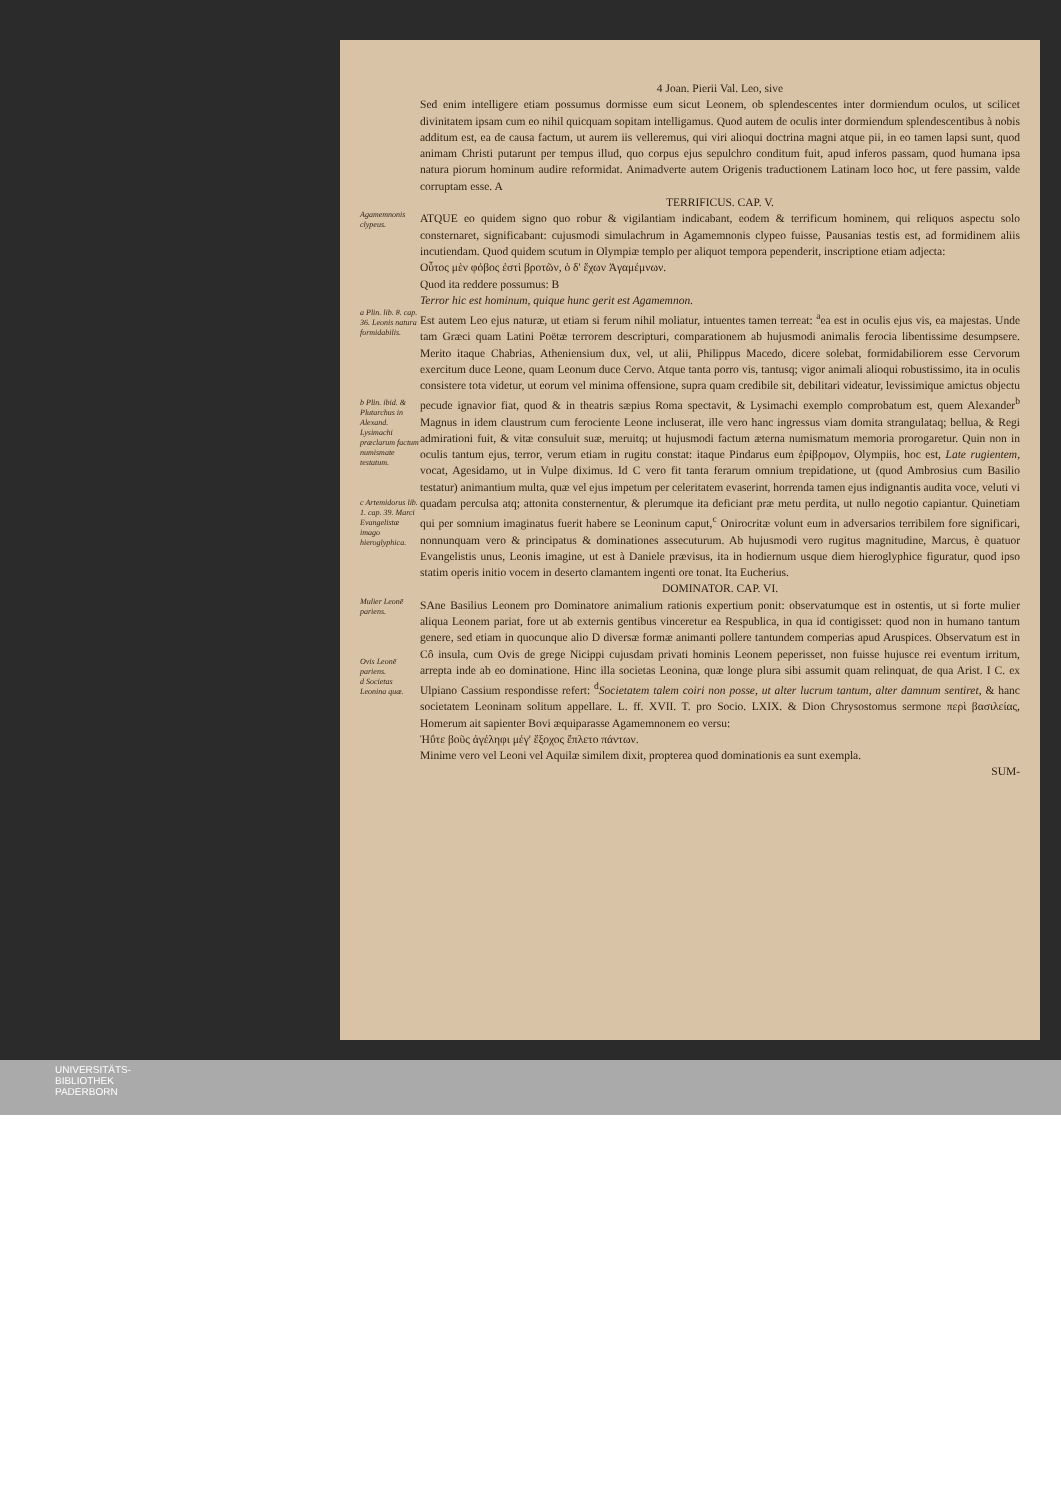4 Joan. Pierii Val. Leo, sive
Sed enim intelligere etiam possumus dormisse eum sicut Leonem, ob splendescentes inter dormiendum oculos, ut scilicet divinitatem ipsam cum eo nihil quicquam sopitam intelligamus. Quod autem de oculis inter dormiendum splendescentibus à nobis additum est, ea de causa factum, ut aurem iis velleremus, qui viri alioqui doctrina magni atque pii, in eo tamen lapsi sunt, quod animam Christi putarunt per tempus illud, quo corpus ejus sepulchro conditum fuit, apud inferos passam, quod humana ipsa natura piorum hominum audire reformidat. Animadverte autem Origenis traductionem Latinam loco hoc, ut fere passim, valde corruptam esse. A
TERRIFICUS. CAP. V.
Agamemnonis clypeus.
ATQUE eo quidem signo quo robur & vigilantiam indicabant, eodem & terrificum hominem, qui reliquos aspectu solo consternaret, significabant: cujusmodi simulachrum in Agamemnonis clypeo fuisse, Pausanias testis est, ad formidinem aliis incutiendam. Quod quidem scutum in Olympiæ templo per aliquot tempora pependerit, inscriptione etiam adjecta:
Οὗτος μὲν φόβος ἐστὶ βροτῶν, ὁ δ' ἔχων Ἀγαμέμνων.
Quod ita reddere possumus: B
Terror hic est hominum, quique hunc gerit est Agamemnon.
a Plin. lib. 8. cap. 36. Leonis natura formidabilis.
b Plin. ibid. & Plutarchus in Alexand. Lysimachi præclarum factum numismate testatum.
c Artemidorus lib. 1. cap. 39. Marci Evangelistæ imago hieroglyphica.
Est autem Leo ejus naturæ, ut etiam si ferum nihil moliatur, intuentes tamen terreat: <sup>a</sup>ea est in oculis ejus vis, ea majestas. Unde tam Græci quam Latini Poëtæ terrorem descripturi, comparationem ab hujusmodi animalis ferocia libentissime desumpsere. Merito itaque Chabrias, Atheniensium dux, vel, ut alii, Philippus Macedo, dicere solebat, formidabiliorem esse Cervorum exercitum duce Leone, quam Leonum duce Cervo. Atque tanta porro vis, tantusq; vigor animali alioqui robustissimo, ita in oculis consistere tota videtur, ut eorum vel minima offensione, supra quam credibile sit, debilitari videatur, levissimique amictus objectu pecude ignavior fiat, quod & in theatris sæpius Roma spectavit, & Lysimachi exemplo comprobatum est, quem Alexander<sup>b</sup> Magnus in idem claustrum cum ferociente Leone incluserat, ille vero hanc ingressus viam domita strangulataq; bellua, & Regi admirationi fuit, & vitæ consuluit suæ, meruitq; ut hujusmodi factum æterna numismatum memoria prorogaretur. Quin non in oculis tantum ejus, terror, verum etiam in rugitu constat: itaque Pindarus eum ἐρίβρομον, Olympiis, hoc est, Late rugientem, vocat, Agesidamo, ut in Vulpe diximus. Id C vero fit tanta ferarum omnium trepidatione, ut (quod Ambrosius cum Basilio testatur) animantium multa, quæ vel ejus impetum per celeritatem evaserint, horrenda tamen ejus indignantis audita voce, veluti vi quadam perculsa atq; attonita consternentur, & plerumque ita deficiant præ metu perdita, ut nullo negotio capiantur. Quinetiam qui per somnium imaginatus fuerit habere se Leoninum caput,<sup>c</sup> Onirocritæ volunt eum in adversarios terribilem fore significari, nonnunquam vero & principatus & dominationes assecuturum. Ab hujusmodi vero rugitus magnitudine, Marcus, è quatuor Evangelistis unus, Leonis imagine, ut est à Daniele prævisus, ita in hodiernum usque diem hieroglyphice figuratur, quod ipso statim operis initio vocem in deserto clamantem ingenti ore tonat. Ita Eucherius.
DOMINATOR. CAP. VI.
Mulier Leonē pariens.
Ovis Leonē pariens.
d Societas Leonina quæ.
SAne Basilius Leonem pro Dominatore animalium rationis expertium ponit: observatumque est in ostentis, ut si forte mulier aliqua Leonem pariat, fore ut ab externis gentibus vinceretur ea Respublica, in qua id contigisset: quod non in humano tantum genere, sed etiam in quocunque alio D diversæ formæ animanti pollere tantundem comperias apud Aruspices. Observatum est in Cô insula, cum Ovis de grege Nicippi cujusdam privati hominis Leonem peperisset, non fuisse hujusce rei eventum irritum, arrepta inde ab eo dominatione. Hinc illa societas Leonina, quæ longe plura sibi assumit quam relinquat, de qua Arist. I C. ex Ulpiano Cassium respondisse refert: <sup>d</sup>Societatem talem coiri non posse, ut alter lucrum tantum, alter damnum sentiret, & hanc societatem Leoninam solitum appellare. L. ff. XVII. T. pro Socio. LXIX. & Dion Chrysostomus sermone περὶ βασιλείας, Homerum ait sapienter Bovi æquiparasse Agamemnonem eo versu:
Ἠΰτε βοῦς ἀγέληφι μέγ' ἔξοχος ἔπλετο πάντων.
Minime vero vel Leoni vel Aquilæ similem dixit, propterea quod dominationis ea sunt exempla.
SUM-
UNIVERSITÄTS-
BIBLIOTHEK
PADERBORN